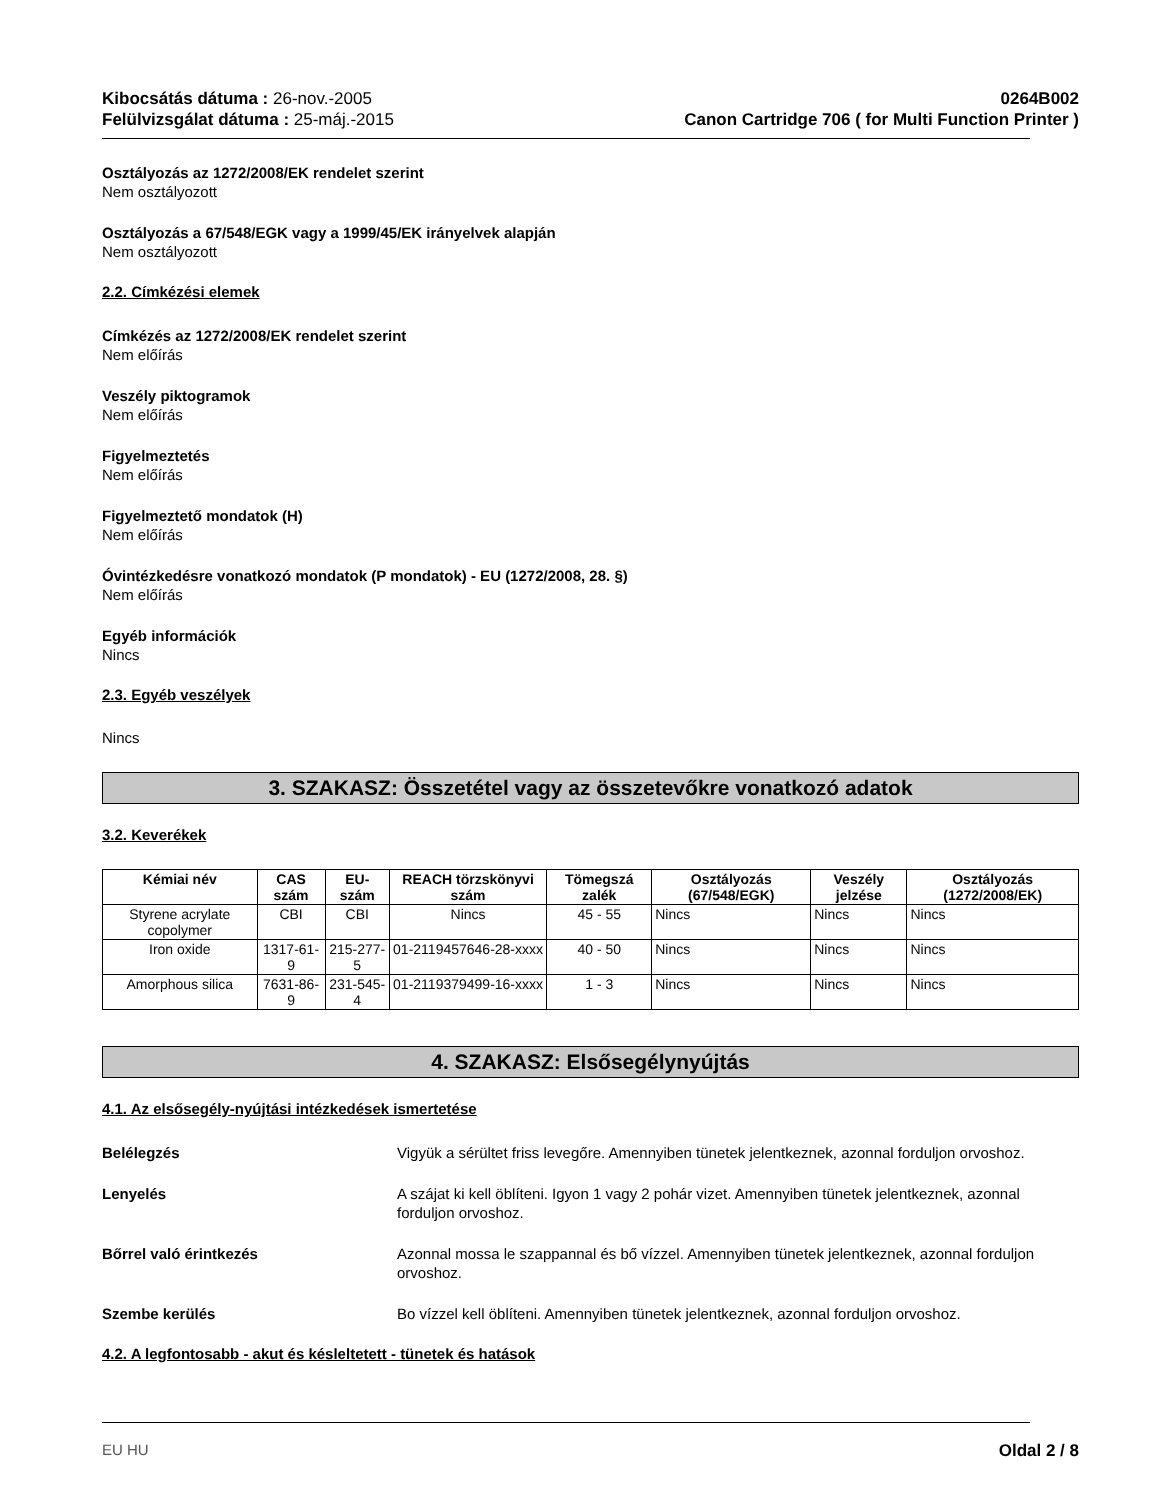Kibocsátás dátuma : 26-nov.-2005
Felülvizsgálat dátuma : 25-máj.-2015
0264B002
Canon Cartridge 706 ( for Multi Function Printer )
Osztályozás az 1272/2008/EK rendelet szerint
Nem osztályozott
Osztályozás a 67/548/EGK vagy a 1999/45/EK irányelvek alapján
Nem osztályozott
2.2. Címkézési elemek
Címkézés az 1272/2008/EK rendelet szerint
Nem előírás
Veszély piktogramok
Nem előírás
Figyelmeztetés
Nem előírás
Figyelmeztető mondatok (H)
Nem előírás
Óvintézkedésre vonatkozó mondatok (P mondatok) - EU (1272/2008, 28. §)
Nem előírás
Egyéb információk
Nincs
2.3. Egyéb veszélyek
Nincs
3. SZAKASZ: Összetétel vagy az összetevőkre vonatkozó adatok
3.2. Keverékek
| Kémiai név | CAS szám | EU-szám | REACH törzskönyvi szám | Tömegszá zalék | Osztályozás (67/548/EGK) | Veszély jelzése | Osztályozás (1272/2008/EK) |
| --- | --- | --- | --- | --- | --- | --- | --- |
| Styrene acrylate copolymer | CBI | CBI | Nincs | 45 - 55 | Nincs | Nincs | Nincs |
| Iron oxide | 1317-61-9 | 215-277-5 | 01-2119457646-28-xxxx | 40 - 50 | Nincs | Nincs | Nincs |
| Amorphous silica | 7631-86-9 | 231-545-4 | 01-2119379499-16-xxxx | 1 - 3 | Nincs | Nincs | Nincs |
4. SZAKASZ: Elsősegélynyújtás
4.1. Az elsősegély-nyújtási intézkedések ismertetése
Belélegzés Vigyük a sérültet friss levegőre. Amennyiben tünetek jelentkeznek, azonnal forduljon orvoshoz.
Lenyelés A szájat ki kell öblíteni. Igyon 1 vagy 2 pohár vizet. Amennyiben tünetek jelentkeznek, azonnal forduljon orvoshoz.
Bőrrel való érintkezés Azonnal mossa le szappannal és bő vízzel. Amennyiben tünetek jelentkeznek, azonnal forduljon orvoshoz.
Szembe kerülés Bo vízzel kell öblíteni. Amennyiben tünetek jelentkeznek, azonnal forduljon orvoshoz.
4.2. A legfontosabb - akut és késleltetett - tünetek és hatások
EU HU Oldal 2 / 8